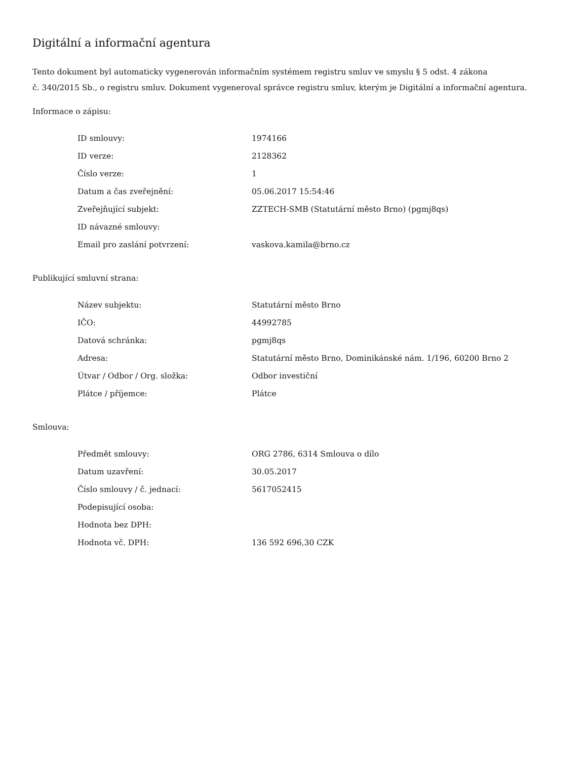Digitální a informační agentura
Tento dokument byl automaticky vygenerován informačním systémem registru smluv ve smyslu § 5 odst. 4 zákona
č. 340/2015 Sb., o registru smluv. Dokument vygeneroval správce registru smluv, kterým je Digitální a informační agentura.
Informace o zápisu:
| ID smlouvy: | 1974166 |
| ID verze: | 2128362 |
| Číslo verze: | 1 |
| Datum a čas zveřejnění: | 05.06.2017 15:54:46 |
| Zveřejňující subjekt: | ZZTECH-SMB (Statutární město Brno) (pgmj8qs) |
| ID návazné smlouvy: | |
| Email pro zaslání potvrzení: | vaskova.kamila@brno.cz |
Publikující smluvní strana:
| Název subjektu: | Statutární město Brno |
| IČO: | 44992785 |
| Datová schránka: | pgmj8qs |
| Adresa: | Statutární město Brno, Dominikánské nám. 1/196, 60200 Brno 2 |
| Útvar / Odbor / Org. složka: | Odbor investiční |
| Plátce / příjemce: | Plátce |
Smlouva:
| Předmět smlouvy: | ORG 2786, 6314 Smlouva o dílo |
| Datum uzavření: | 30.05.2017 |
| Číslo smlouvy / č. jednací: | 5617052415 |
| Podepisující osoba: | |
| Hodnota bez DPH: | |
| Hodnota vč. DPH: | 136 592 696,30 CZK |